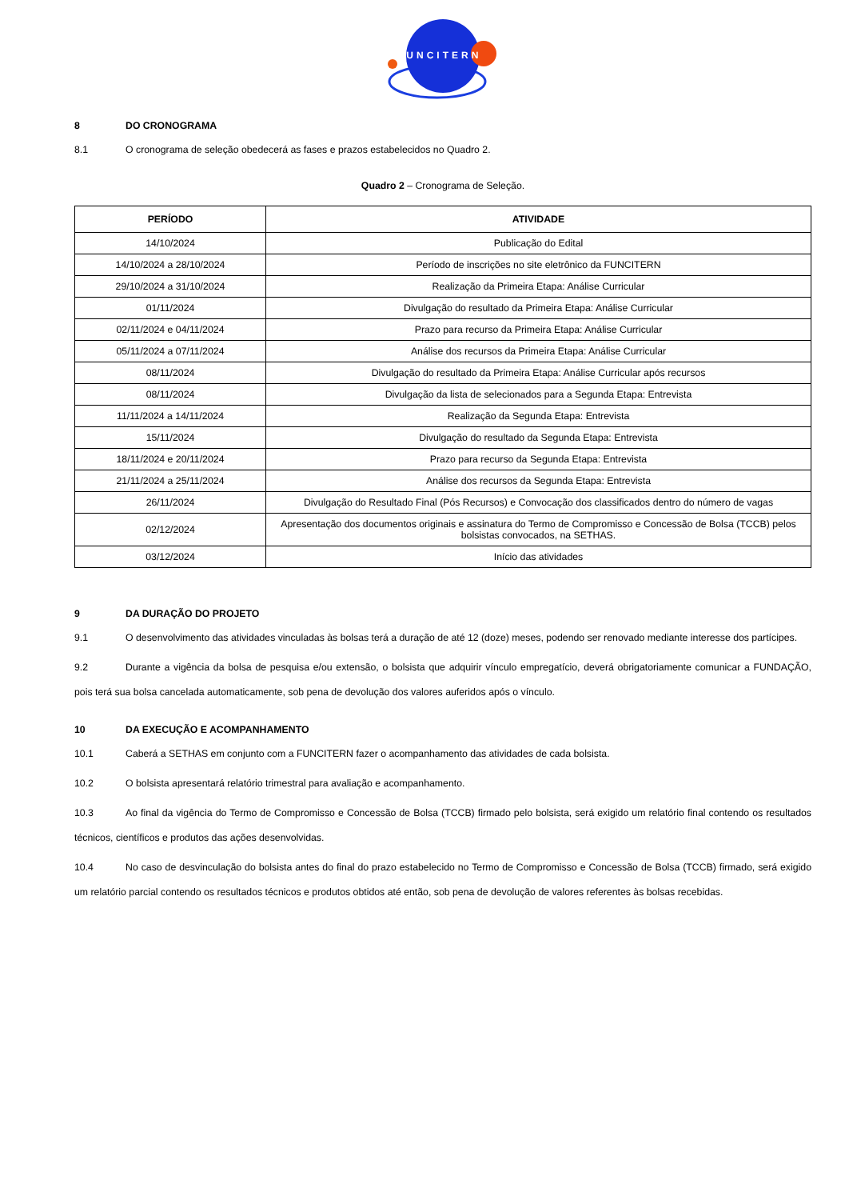FUNCITERN
8 DO CRONOGRAMA
8.1 O cronograma de seleção obedecerá as fases e prazos estabelecidos no Quadro 2.
Quadro 2 – Cronograma de Seleção.
| PERÍODO | ATIVIDADE |
| --- | --- |
| 14/10/2024 | Publicação do Edital |
| 14/10/2024 a 28/10/2024 | Período de inscrições no site eletrônico da FUNCITERN |
| 29/10/2024 a 31/10/2024 | Realização da Primeira Etapa: Análise Curricular |
| 01/11/2024 | Divulgação do resultado da Primeira Etapa: Análise Curricular |
| 02/11/2024 e 04/11/2024 | Prazo para recurso da Primeira Etapa: Análise Curricular |
| 05/11/2024 a 07/11/2024 | Análise dos recursos da Primeira Etapa: Análise Curricular |
| 08/11/2024 | Divulgação do resultado da Primeira Etapa: Análise Curricular após recursos |
| 08/11/2024 | Divulgação da lista de selecionados para a Segunda Etapa: Entrevista |
| 11/11/2024 a 14/11/2024 | Realização da Segunda Etapa: Entrevista |
| 15/11/2024 | Divulgação do resultado da Segunda Etapa: Entrevista |
| 18/11/2024 e 20/11/2024 | Prazo para recurso da Segunda Etapa: Entrevista |
| 21/11/2024 a 25/11/2024 | Análise dos recursos da Segunda Etapa: Entrevista |
| 26/11/2024 | Divulgação do Resultado Final (Pós Recursos) e Convocação dos classificados dentro do número de vagas |
| 02/12/2024 | Apresentação dos documentos originais e assinatura do Termo de Compromisso e Concessão de Bolsa (TCCB) pelos bolsistas convocados, na SETHAS. |
| 03/12/2024 | Início das atividades |
9 DA DURAÇÃO DO PROJETO
9.1 O desenvolvimento das atividades vinculadas às bolsas terá a duração de até 12 (doze) meses, podendo ser renovado mediante interesse dos partícipes.
9.2 Durante a vigência da bolsa de pesquisa e/ou extensão, o bolsista que adquirir vínculo empregatício, deverá obrigatoriamente comunicar a FUNDAÇÃO, pois terá sua bolsa cancelada automaticamente, sob pena de devolução dos valores auferidos após o vínculo.
10 DA EXECUÇÃO E ACOMPANHAMENTO
10.1 Caberá a SETHAS em conjunto com a FUNCITERN fazer o acompanhamento das atividades de cada bolsista.
10.2 O bolsista apresentará relatório trimestral para avaliação e acompanhamento.
10.3 Ao final da vigência do Termo de Compromisso e Concessão de Bolsa (TCCB) firmado pelo bolsista, será exigido um relatório final contendo os resultados técnicos, científicos e produtos das ações desenvolvidas.
10.4 No caso de desvinculação do bolsista antes do final do prazo estabelecido no Termo de Compromisso e Concessão de Bolsa (TCCB) firmado, será exigido um relatório parcial contendo os resultados técnicos e produtos obtidos até então, sob pena de devolução de valores referentes às bolsas recebidas.